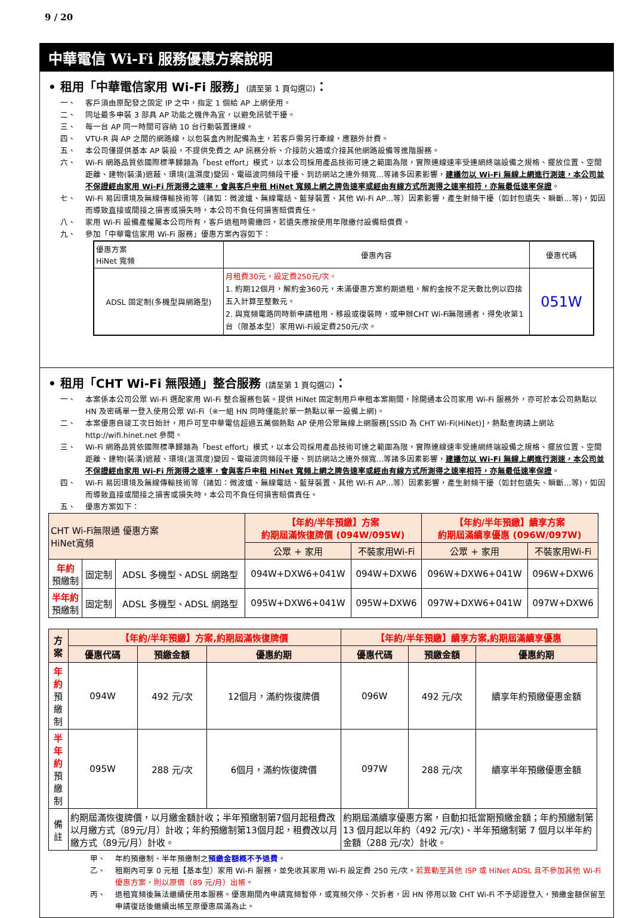9 / 20
中華電信 Wi-Fi 服務優惠方案說明
• 租用「中華電信家用 Wi-Fi 服務」(請至第 1 頁勾選☑)：
一、 客戶須由原配發之固定 IP 之中，指定 1 個給 AP 上網使用。
二、 同址最多申裝 3 部具 AP 功能之機件為宜，以避免訊號干擾。
三、 每一台 AP 同一時間可容納 10 台行動裝置連線。
四、 VTU-R 與 AP 之間的網路線，以包裝盒內附配備為主，若客戶需另行牽線，應額外計費。
五、 本公司僅提供基本 AP 裝設，不提供免費之 AP 訊務分析、介接防火牆或介接其他網路設備等進階服務。
六、 Wi-Fi 網路品質依國際標準歸類為「best effort」模式，以本公司採用產品技術可達之範圍為限，實際連線速率受連網終端設備之規格、擺放位置、空間距離、建物(裝潢)遮蔽、環境(溫濕度)變因、電磁波同頻段干擾、到訪網站之連外頻寬…等諸多因素影響，建議勿以 Wi-Fi 無線上網進行測速，本公司並不保證經由家用 Wi-Fi 所測得之速率，會與客戶申租 HiNet 寬頻上網之牌告速率或經由有線方式所測得之速率相符，亦無最低速率保證。
七、 Wi-Fi 易因環境及無線傳輸技術等（諸如：微波爐、無線電話、藍芽裝置、其他 Wi-Fi AP…等）因素影響，產生射頻干擾（如封包遺失、瞬斷…等)，如因而導致直接或間接之損害或損失時，本公司不負任何損害賠償責任。
八、 家用 Wi-Fi 設備產權屬本公司所有，客戶退租時需繳回，若遺失應按使用年限繳付設備賠償費。
九、 參加「中華電信家用 Wi-Fi 服務」優惠方案內容如下：
| 優惠方案 HiNet 寬頻 | 優惠內容 | 優惠代碼 |
| --- | --- | --- |
| ADSL 固定制(多機型與網路型) | 月租費30元，設定費250元/次。 1. 約期12個月，解約金360元，未滿優惠方案約期退租，解約金按不足天數比例以四捨五入計算至整數元。 2. 與寬頻電路同時新申請租用、移設或復裝時，或申辦CHT Wi-Fi無限通者，得免收第1台（限基本型）家用Wi-Fi設定費250元/次。 | 051W |
• 租用「CHT Wi-Fi 無限通」整合服務 (請至第 1 頁勾選☑)：
一、 本案係本公司公眾 Wi-Fi 選配家用 Wi-Fi 整合服務包裝。提供 HiNet 固定制用戶申租本案期間，除開通本公司家用 Wi-Fi 服務外，亦可於本公司熱點以 HN 及密碼單一登入使用公眾 Wi-Fi（※一組 HN 同時僅能於單一熱點以單一設備上網)。
二、 本案優惠自竣工次日始計，用戶可至中華電信超過五萬個熱點 AP 使用公眾無線上網服務[SSID 為 CHT Wi-Fi(HiNet)]，熱點查詢請上網站 http://wifi.hinet.net 參閱。
三、 Wi-Fi 網路品質依國際標準歸類為「best effort」模式，以本公司採用產品技術可達之範圍為限，實際連線速率受連網終端設備之規格、擺放位置、空間距離、建物(裝潢)遮蔽、環境(溫濕度)變因、電磁波同頻段干擾、到訪網站之連外頻寬…等諸多因素影響，建議勿以 Wi-Fi 無線上網進行測速，本公司並不保證經由家用 Wi-Fi 所測得之速率，會與客戶申租 HiNet 寬頻上網之牌告速率或經由有線方式所測得之速率相符，亦無最低速率保證。
四、 Wi-Fi 易因環境及無線傳輸技術等（諸如：微波爐、無線電話、藍芽裝置、其他 Wi-Fi AP…等）因素影響，產生射頻干擾（如封包遺失、瞬斷…等)，如因而導致直接或間接之損害或損失時，本公司不負任何損害賠償責任。
五、 優惠方案如下：
| CHT Wi-Fi無限通 優惠方案 HiNet寬頻 | | | 【年約/半年預繳】方案 約期屆滿恢復牌價 (094W/095W) | | 【年約/半年預繳】續享方案 約期屆滿續享優惠 (096W/097W) | |
| --- | --- | --- | --- | --- | --- | --- |
| | | | 公眾 + 家用 | 不裝家用Wi-Fi | 公眾 + 家用 | 不裝家用Wi-Fi |
| 年約 預繳制 | 固定制 | ADSL 多機型、ADSL 網路型 | 094W+DXW6+041W | 094W+DXW6 | 096W+DXW6+041W | 096W+DXW6 |
| 半年約 預繳制 | 固定制 | ADSL 多機型、ADSL 網路型 | 095W+DXW6+041W | 095W+DXW6 | 097W+DXW6+041W | 097W+DXW6 |
| 方案 | 【年約/半年預繳】方案,約期屆滿恢復牌價 | | | 【年約/半年預繳】續享方案,約期屆滿續享優惠 | | |
| --- | --- | --- | --- | --- | --- | --- |
| | 優惠代碼 | 預繳金額 | 優惠約期 | 優惠代碼 | 預繳金額 | 優惠約期 |
| 年 約 預繳制 | 094W | 492 元/次 | 12個月，滿約恢復牌價 | 096W | 492 元/次 | 續享年約預繳優惠金額 |
| 半年約 預繳制 | 095W | 288 元/次 | 6個月，滿約恢復牌價 | 097W | 288 元/次 | 續享半年預繳優惠金額 |
| 備註 | 約期屆滿恢復牌價，以月繳金額計收；半年預繳制第7個月起租費改以月繳方式（89元/月）計收；年約預繳制第13個月起，租費改以月繳方式（89元/月）計收。 | | | 約期屆滿續享優惠方案，自動扣抵當期預繳金額；年約預繳制第 13 個月起以年約（492 元/次)、半年預繳制第 7 個月以半年約金額（288 元/次）計收。 | | |
甲、 年約預繳制、半年預繳制之預繳金額概不予退費。
乙、 租期內可享 0 元租【基本型）家用 Wi-Fi 服務，並免收其家用 Wi-Fi 設定費 250 元/次。若異動至其他 ISP 或 HiNet ADSL 且不參加其他 Wi-Fi 優惠方案，則以原價（89 元/月）出帳。
丙、 退租寬頻後無法繼續使用本服務。優惠期間內申請寬頻暫停，或寬頻欠停、欠拆者，因 HN 停用以致 CHT Wi-Fi 不予認證登入，預繳金額保留至申請復話後繼續出帳至原優惠屆滿為止。